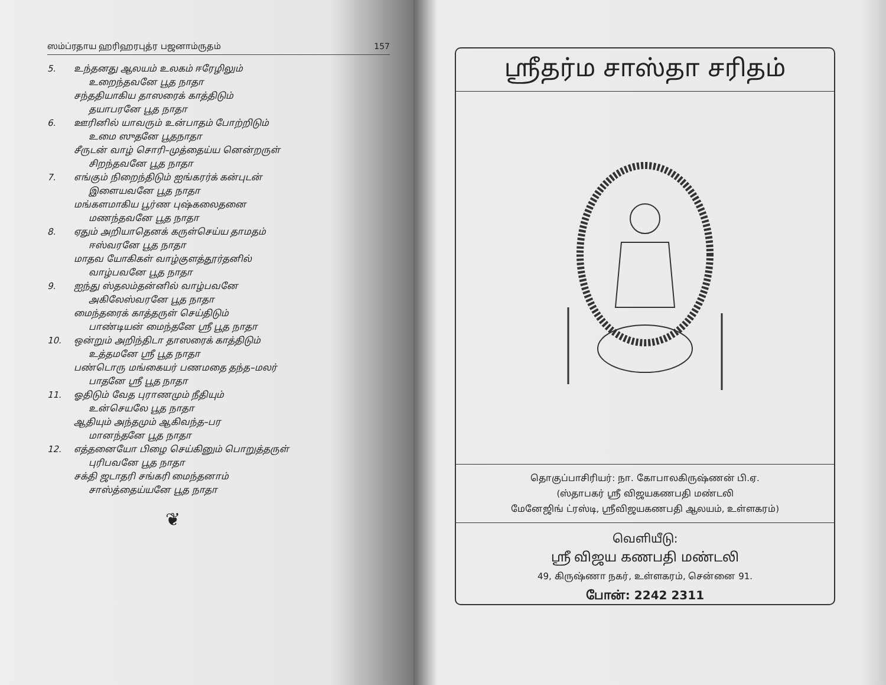ஸம்ப்ரதாய ஹரிஹரபுத்ர பஜனாம்ருதம் 157
5. உந்தனது ஆலயம் உலகம் ஈரேழிலும்
உறைந்தவனே பூத நாதா
சந்ததியாகிய தாஸரைக் காத்திடும்
தயாபரனே பூத நாதா
6. ஊரினில் யாவரும் உன்பாதம் போற்றிடும்
உமை ஸுதனே பூதநாதா
சீருடன் வாழ் சொரி–முத்தைய்ய னென்றருள்
சிறந்தவனே பூத நாதா
7. எங்கும் நிறைந்திடும் ஐங்கரர்க் கன்புடன்
இளையவனே பூத நாதா
மங்களமாகிய பூர்ண புஷ்கலைதனை
மணந்தவனே பூத நாதா
8. ஏதும் அறியாதெனக் கருள்செய்ய தாமதம்
ஈஸ்வரனே பூத நாதா
மாதவ யோகிகள் வாழ்குளத்தூர்தனில்
வாழ்பவனே பூத நாதா
9. ஐந்து ஸ்தலம்தன்னில் வாழ்பவனே
அகிலேஸ்வரனே பூத நாதா
மைந்தரைக் காத்தருள் செய்திடும்
பாண்டியன் மைந்தனே ஸ்ரீ பூத நாதா
10. ஒன்றும் அறிந்திடா தாஸரைக் காத்திடும்
உத்தமனே ஸ்ரீ பூத நாதா
பண்டொரு மங்கையர் பணமதை தந்த–மலர்
பாதனே ஸ்ரீ பூத நாதா
11. ஓதிடும் வேத புராணமும் நீதியும்
உன்செயலே பூத நாதா
ஆதியும் அந்தமும் ஆகிவந்த–பர
மானந்தனே பூத நாதா
12. எத்தனையோ பிழை செய்கினும் பொறுத்தருள்
புரிபவனே பூத நாதா
சக்தி ஜடாதரி சங்கரி மைந்தனாம்
சாஸ்த்தைய்யனே பூத நாதா
❦
ஸ்ரீதர்ம சாஸ்தா சரிதம்
தொகுப்பாசிரியர்: நா. கோபாலகிருஷ்ணன் பி.ஏ.
(ஸ்தாபகர் ஸ்ரீ விஜயகணபதி மண்டலி
மேனேஜிங் ட்ரஸ்டி, ஸ்ரீவிஜயகணபதி ஆலயம், உள்ளகரம்)
வெளியீடு:
ஸ்ரீ விஜய கணபதி மண்டலி
49, கிருஷ்ணா நகர், உள்ளகரம், சென்னை 91.
போன்: 2242 2311